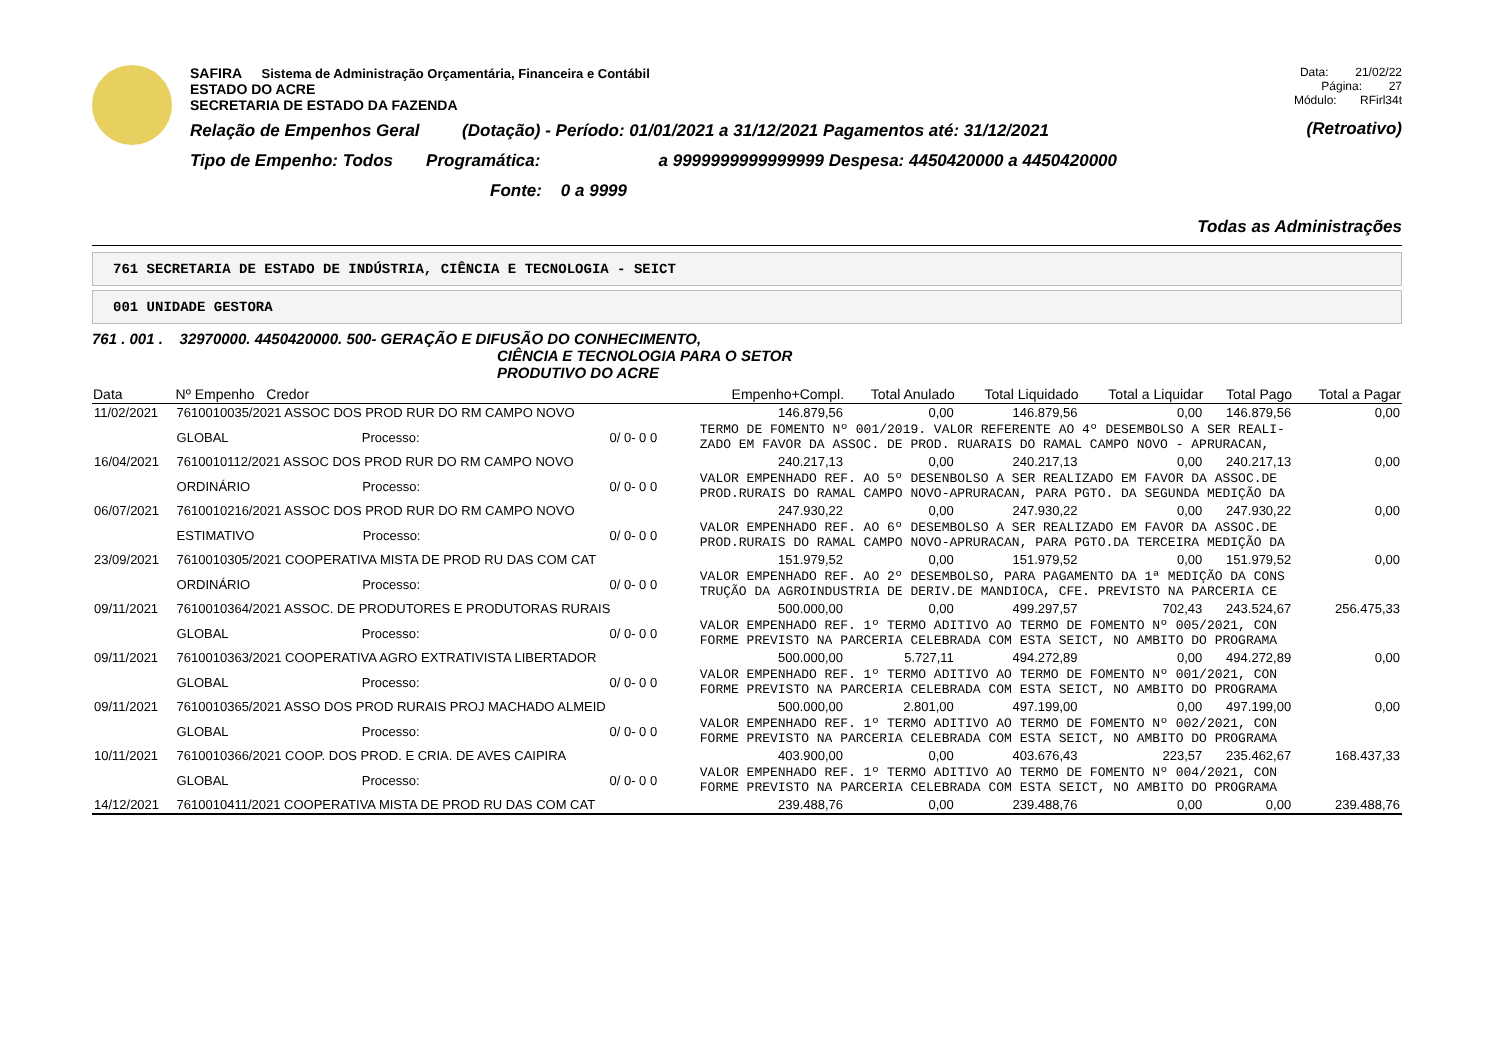SAFIRA Sistema de Administração Orçamentária, Financeira e Contábil
ESTADO DO ACRE
SECRETARIA DE ESTADO DA FAZENDA
Relação de Empenhos Geral (Dotação) - Período: 01/01/2021 a 31/12/2021 Pagamentos até: 31/12/2021
Tipo de Empenho: Todos Programática: a 9999999999999999 Despesa: 4450420000 a 4450420000
Fonte: 0 a 9999
Data: 21/02/22
Página: 27
Módulo: RFirl34t
(Retroativo)
Todas as Administrações
761 SECRETARIA DE ESTADO DE INDÚSTRIA, CIÊNCIA E TECNOLOGIA - SEICT
001 UNIDADE GESTORA
761 . 001 . 32970000. 4450420000. 500- GERAÇÃO E DIFUSÃO DO CONHECIMENTO,
CIÊNCIA E TECNOLOGIA PARA O SETOR
PRODUTIVO DO ACRE
| Data | Nº Empenho Credor | | Empenho+Compl. | Total Anulado | Total Liquidado | Total a Liquidar | Total Pago | Total a Pagar |
| --- | --- | --- | --- | --- | --- | --- | --- | --- |
| 11/02/2021 | 7610010035/2021 ASSOC DOS PROD RUR DO RM CAMPO NOVO | | 146.879,56 | 0,00 | 146.879,56 | 0,00 | 146.879,56 | 0,00 |
| | GLOBAL Processo: | 0/ 0- 0 0 | TERMO DE FOMENTO Nº 001/2019. VALOR REFERENTE AO 4º DESEMBOLSO A SER REALI- ZADO EM FAVOR DA ASSOC. DE PROD. RUARAIS DO RAMAL CAMPO NOVO - APRURACAN, | | | | | |
| 16/04/2021 | 7610010112/2021 ASSOC DOS PROD RUR DO RM CAMPO NOVO | | 240.217,13 | 0,00 | 240.217,13 | 0,00 | 240.217,13 | 0,00 |
| | ORDINÁRIO Processo: | 0/ 0- 0 0 | VALOR EMPENHADO REF. AO 5º DESENBOLSO A SER REALIZADO EM FAVOR DA ASSOC.DE PROD.RURAIS DO RAMAL CAMPO NOVO-APRURACAN, PARA PGTO. DA SEGUNDA MEDIÇÃO DA | | | | | |
| 06/07/2021 | 7610010216/2021 ASSOC DOS PROD RUR DO RM CAMPO NOVO | | 247.930,22 | 0,00 | 247.930,22 | 0,00 | 247.930,22 | 0,00 |
| | ESTIMATIVO Processo: | 0/ 0- 0 0 | VALOR EMPENHADO REF. AO 6º DESEMBOLSO A SER REALIZADO EM FAVOR DA ASSOC.DE PROD.RURAIS DO RAMAL CAMPO NOVO-APRURACAN, PARA PGTO.DA TERCEIRA MEDIÇÃO DA | | | | | |
| 23/09/2021 | 7610010305/2021 COOPERATIVA MISTA DE PROD RU DAS COM CAT | | 151.979,52 | 0,00 | 151.979,52 | 0,00 | 151.979,52 | 0,00 |
| | ORDINÁRIO Processo: | 0/ 0- 0 0 | VALOR EMPENHADO REF. AO 2º DESEMBOLSO, PARA PAGAMENTO DA 1ª MEDIÇÃO DA CONS TRUÇÃO DA AGROINDUSTRIA DE DERIV.DE MANDIOCA, CFE. PREVISTO NA PARCERIA CE | | | | | |
| 09/11/2021 | 7610010364/2021 ASSOC. DE PRODUTORES E PRODUTORAS RURAIS | | 500.000,00 | 0,00 | 499.297,57 | 702,43 | 243.524,67 | 256.475,33 |
| | GLOBAL Processo: | 0/ 0- 0 0 | VALOR EMPENHADO REF. 1º TERMO ADITIVO AO TERMO DE FOMENTO Nº 005/2021, CON FORME PREVISTO NA PARCERIA CELEBRADA COM ESTA SEICT, NO AMBITO DO PROGRAMA | | | | | |
| 09/11/2021 | 7610010363/2021 COOPERATIVA AGRO EXTRATIVISTA LIBERTADOR | | 500.000,00 | 5.727,11 | 494.272,89 | 0,00 | 494.272,89 | 0,00 |
| | GLOBAL Processo: | 0/ 0- 0 0 | VALOR EMPENHADO REF. 1º TERMO ADITIVO AO TERMO DE FOMENTO Nº 001/2021, CON FORME PREVISTO NA PARCERIA CELEBRADA COM ESTA SEICT, NO AMBITO DO PROGRAMA | | | | | |
| 09/11/2021 | 7610010365/2021 ASSO DOS PROD RURAIS PROJ MACHADO ALMEID | | 500.000,00 | 2.801,00 | 497.199,00 | 0,00 | 497.199,00 | 0,00 |
| | GLOBAL Processo: | 0/ 0- 0 0 | VALOR EMPENHADO REF. 1º TERMO ADITIVO AO TERMO DE FOMENTO Nº 002/2021, CON FORME PREVISTO NA PARCERIA CELEBRADA COM ESTA SEICT, NO AMBITO DO PROGRAMA | | | | | |
| 10/11/2021 | 7610010366/2021 COOP. DOS PROD. E CRIA. DE AVES CAIPIRA | | 403.900,00 | 0,00 | 403.676,43 | 223,57 | 235.462,67 | 168.437,33 |
| | GLOBAL Processo: | 0/ 0- 0 0 | VALOR EMPENHADO REF. 1º TERMO ADITIVO AO TERMO DE FOMENTO Nº 004/2021, CON FORME PREVISTO NA PARCERIA CELEBRADA COM ESTA SEICT, NO AMBITO DO PROGRAMA | | | | | |
| 14/12/2021 | 7610010411/2021 COOPERATIVA MISTA DE PROD RU DAS COM CAT | | 239.488,76 | 0,00 | 239.488,76 | 0,00 | 0,00 | 239.488,76 |